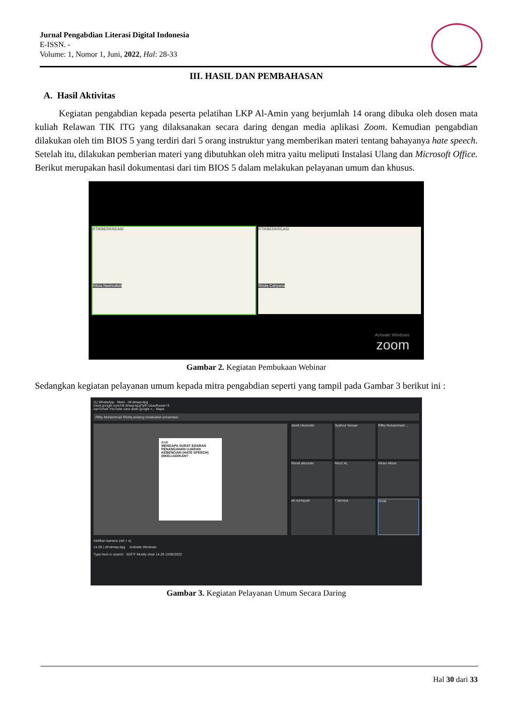Jurnal Pengabdian Literasi Digital Indonesia
E-ISSN. -
Volume: 1, Nomor 1, Juni, 2022, Hal: 28-33
III. HASIL DAN PEMBAHASAN
A. Hasil Aktivitas
Kegiatan pengabdian kepada peserta pelatihan LKP Al-Amin yang berjumlah 14 orang dibuka oleh dosen mata kuliah Relawan TIK ITG yang dilaksanakan secara daring dengan media aplikasi Zoom. Kemudian pengabdian dilakukan oleh tim BIOS 5 yang terdiri dari 5 orang instruktur yang memberikan materi tentang bahayanya hate speech. Setelah itu, dilakukan pemberian materi yang dibutuhkan oleh mitra yaitu meliputi Instalasi Ulang dan Microsoft Office. Berikut merupakan hasil dokumentasi dari tim BIOS 5 dalam melakukan pelayanan umum dan khusus.
RTIKBERKREASI
Rikza Nashrulloh
RTIKBERKREASI
Rinda Cahyana
Activate Windows
zoom
Gambar 2. Kegiatan Pembukaan Webinar
Sedangkan kegiatan pelayanan umum kepada mitra pengabdian seperti yang tampil pada Gambar 3 berikut ini :
(1) WhatsApp Meet - ctf-dmwp-kpg
meet.google.com/ctf-dmwp-kpg?pli=1&authuser=3
Apl Gmail YouTube cara ubah google c... Maps
Rifky Muhammad Shidiq sedang melakukan presentasi
BAB
MENGAPA SURAT EDARAN PENANGANAN UJARAN KEBENCIAN (HATE SPEECH) DIKELUARKAN?
Jamil Ulumudin
Syahrul Yanuar
Rifky Muhammad ...
Rendi alinurdin
RenZ AL
Afnan Akbar
ati nurhayati
7 lainnya
Anda
Aktifkan kamera (ctrl + e)
14.29 | ctf-dmwp-kpg Activate Windows
Type here to search 52Â°F Mostly clear 14.29 13/05/2022
Gambar 3. Kegiatan Pelayanan Umum Secara Daring
Hal 30 dari 33